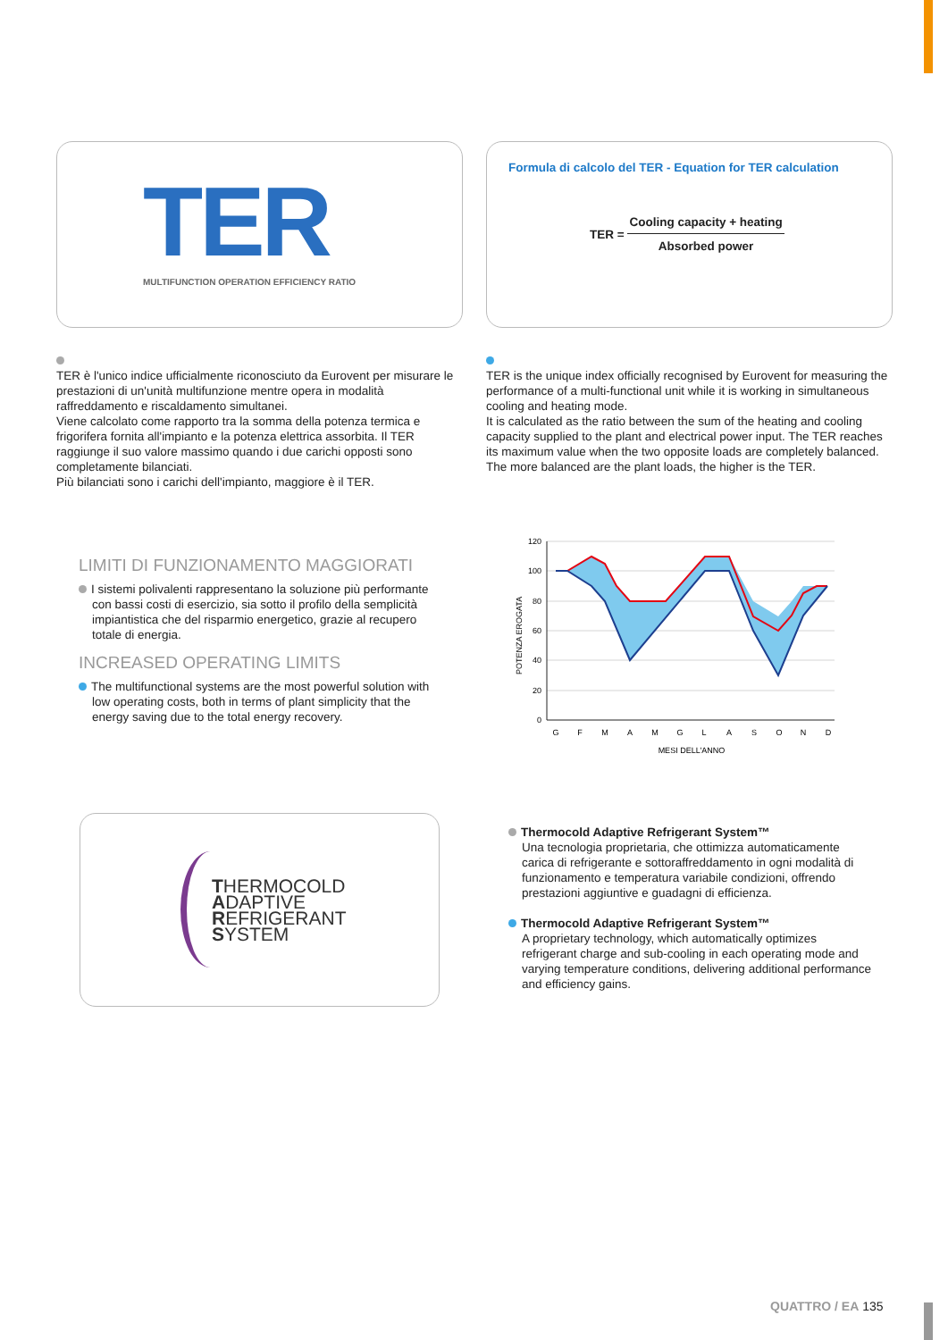TER
MULTIFUNCTION OPERATION EFFICIENCY RATIO
Formula di calcolo del TER - Equation for TER calculation
TER =
Cooling capacity + heating
Absorbed power
TER è l'unico indice ufficialmente riconosciuto da Eurovent per misurare le prestazioni di un'unità multifunzione mentre opera in modalità raffreddamento e riscaldamento simultanei.
Viene calcolato come rapporto tra la somma della potenza termica e frigorifera fornita all'impianto e la potenza elettrica assorbita. Il TER raggiunge il suo valore massimo quando i due carichi opposti sono completamente bilanciati.
Più bilanciati sono i carichi dell'impianto, maggiore è il TER.
TER is the unique index officially recognised by Eurovent for measuring the performance of a multi-functional unit while it is working in simultaneous cooling and heating mode.
It is calculated as the ratio between the sum of the heating and cooling capacity supplied to the plant and electrical power input. The TER reaches its maximum value when the two opposite loads are completely balanced.
The more balanced are the plant loads, the higher is the TER.
LIMITI DI FUNZIONAMENTO MAGGIORATI
I sistemi polivalenti rappresentano la soluzione più performante con bassi costi di esercizio, sia sotto il profilo della semplicità impiantistica che del risparmio energetico, grazie al recupero totale di energia.
INCREASED OPERATING LIMITS
The multifunctional systems are the most powerful solution with low operating costs, both in terms of plant simplicity that the energy saving due to the total energy recovery.
120
100
80
60
40
20
0
G
F
M
A
M
G
L
A
S
O
N
D
MESI DELL'ANNO
POTENZA EROGATA
THERMOCOLD
ADAPTIVE
REFRIGERANT
SYSTEM
Thermocold Adaptive Refrigerant System™
Una tecnologia proprietaria, che ottimizza automaticamente carica di refrigerante e sottoraffreddamento in ogni modalità di funzionamento e temperatura variabile condizioni, offrendo prestazioni aggiuntive e guadagni di efficienza.
Thermocold Adaptive Refrigerant System™
A proprietary technology, which automatically optimizes refrigerant charge and sub-cooling in each operating mode and varying temperature conditions, delivering additional performance and efficiency gains.
QUATTRO / EA 135